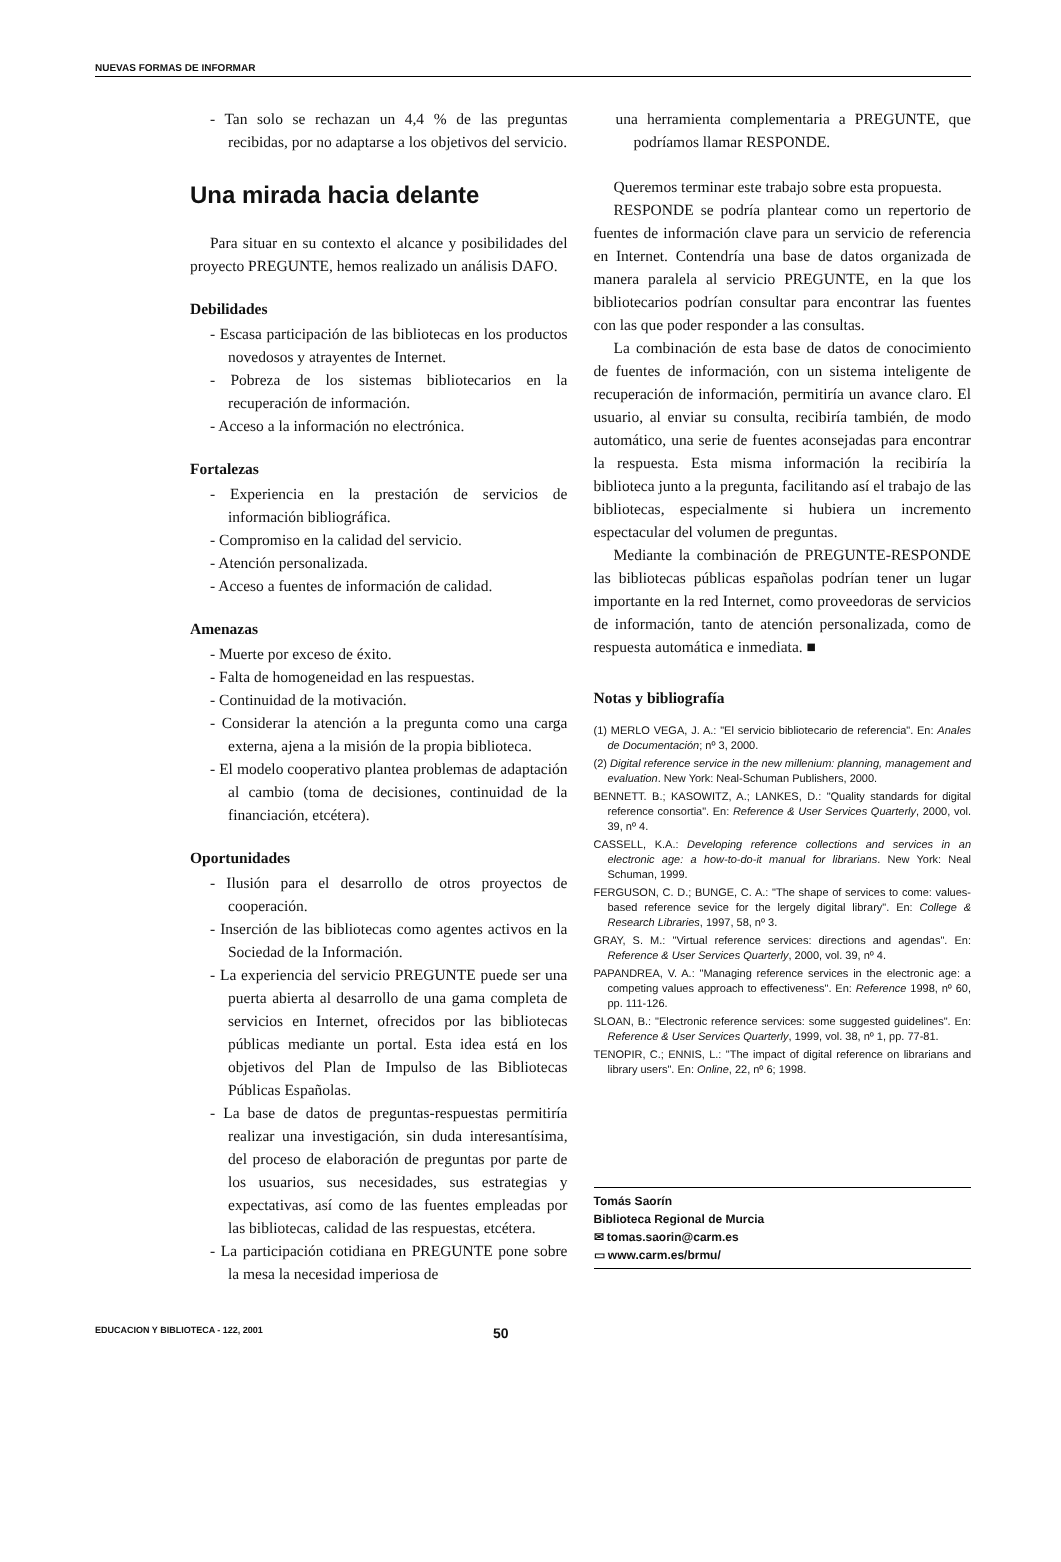NUEVAS FORMAS DE INFORMAR
- Tan solo se rechazan un 4,4 % de las preguntas recibidas, por no adaptarse a los objetivos del servicio.
Una mirada hacia delante
Para situar en su contexto el alcance y posibilidades del proyecto PREGUNTE, hemos realizado un análisis DAFO.
Debilidades
- Escasa participación de las bibliotecas en los productos novedosos y atrayentes de Internet.
- Pobreza de los sistemas bibliotecarios en la recuperación de información.
- Acceso a la información no electrónica.
Fortalezas
- Experiencia en la prestación de servicios de información bibliográfica.
- Compromiso en la calidad del servicio.
- Atención personalizada.
- Acceso a fuentes de información de calidad.
Amenazas
- Muerte por exceso de éxito.
- Falta de homogeneidad en las respuestas.
- Continuidad de la motivación.
- Considerar la atención a la pregunta como una carga externa, ajena a la misión de la propia biblioteca.
- El modelo cooperativo plantea problemas de adaptación al cambio (toma de decisiones, continuidad de la financiación, etcétera).
Oportunidades
- Ilusión para el desarrollo de otros proyectos de cooperación.
- Inserción de las bibliotecas como agentes activos en la Sociedad de la Información.
- La experiencia del servicio PREGUNTE puede ser una puerta abierta al desarrollo de una gama completa de servicios en Internet, ofrecidos por las bibliotecas públicas mediante un portal. Esta idea está en los objetivos del Plan de Impulso de las Bibliotecas Públicas Españolas.
- La base de datos de preguntas-respuestas permitiría realizar una investigación, sin duda interesantísima, del proceso de elaboración de preguntas por parte de los usuarios, sus necesidades, sus estrategias y expectativas, así como de las fuentes empleadas por las bibliotecas, calidad de las respuestas, etcétera.
- La participación cotidiana en PREGUNTE pone sobre la mesa la necesidad imperiosa de
una herramienta complementaria a PREGUNTE, que podríamos llamar RESPONDE.
Queremos terminar este trabajo sobre esta propuesta.
RESPONDE se podría plantear como un repertorio de fuentes de información clave para un servicio de referencia en Internet. Contendría una base de datos organizada de manera paralela al servicio PREGUNTE, en la que los bibliotecarios podrían consultar para encontrar las fuentes con las que poder responder a las consultas.
La combinación de esta base de datos de conocimiento de fuentes de información, con un sistema inteligente de recuperación de información, permitiría un avance claro. El usuario, al enviar su consulta, recibiría también, de modo automático, una serie de fuentes aconsejadas para encontrar la respuesta. Esta misma información la recibiría la biblioteca junto a la pregunta, facilitando así el trabajo de las bibliotecas, especialmente si hubiera un incremento espectacular del volumen de preguntas.
Mediante la combinación de PREGUNTE-RESPONDE las bibliotecas públicas españolas podrían tener un lugar importante en la red Internet, como proveedoras de servicios de información, tanto de atención personalizada, como de respuesta automática e inmediata. ■
Notas y bibliografía
(1) MERLO VEGA, J. A.: "El servicio bibliotecario de referencia". En: Anales de Documentación; nº 3, 2000.
(2) Digital reference service in the new millenium: planning, management and evaluation. New York: Neal-Schuman Publishers, 2000.
BENNETT. B.; KASOWITZ, A.; LANKES, D.: "Quality standards for digital reference consortia". En: Reference & User Services Quarterly, 2000, vol. 39, nº 4.
CASSELL, K.A.: Developing reference collections and services in an electronic age: a how-to-do-it manual for librarians. New York: Neal Schuman, 1999.
FERGUSON, C. D.; BUNGE, C. A.: "The shape of services to come: values-based reference sevice for the lergely digital library". En: College & Research Libraries, 1997, 58, nº 3.
GRAY, S. M.: "Virtual reference services: directions and agendas". En: Reference & User Services Quarterly, 2000, vol. 39, nº 4.
PAPANDREA, V. A.: "Managing reference services in the electronic age: a competing values approach to effectiveness". En: Reference 1998, nº 60, pp. 111-126.
SLOAN, B.: "Electronic reference services: some suggested guidelines". En: Reference & User Services Quarterly, 1999, vol. 38, nº 1, pp. 77-81.
TENOPIR, C.; ENNIS, L.: "The impact of digital reference on librarians and library users". En: Online, 22, nº 6; 1998.
Tomás Saorín
Biblioteca Regional de Murcia
✉ tomas.saorin@carm.es
▭ www.carm.es/brmu/
EDUCACION Y BIBLIOTECA - 122, 2001 50